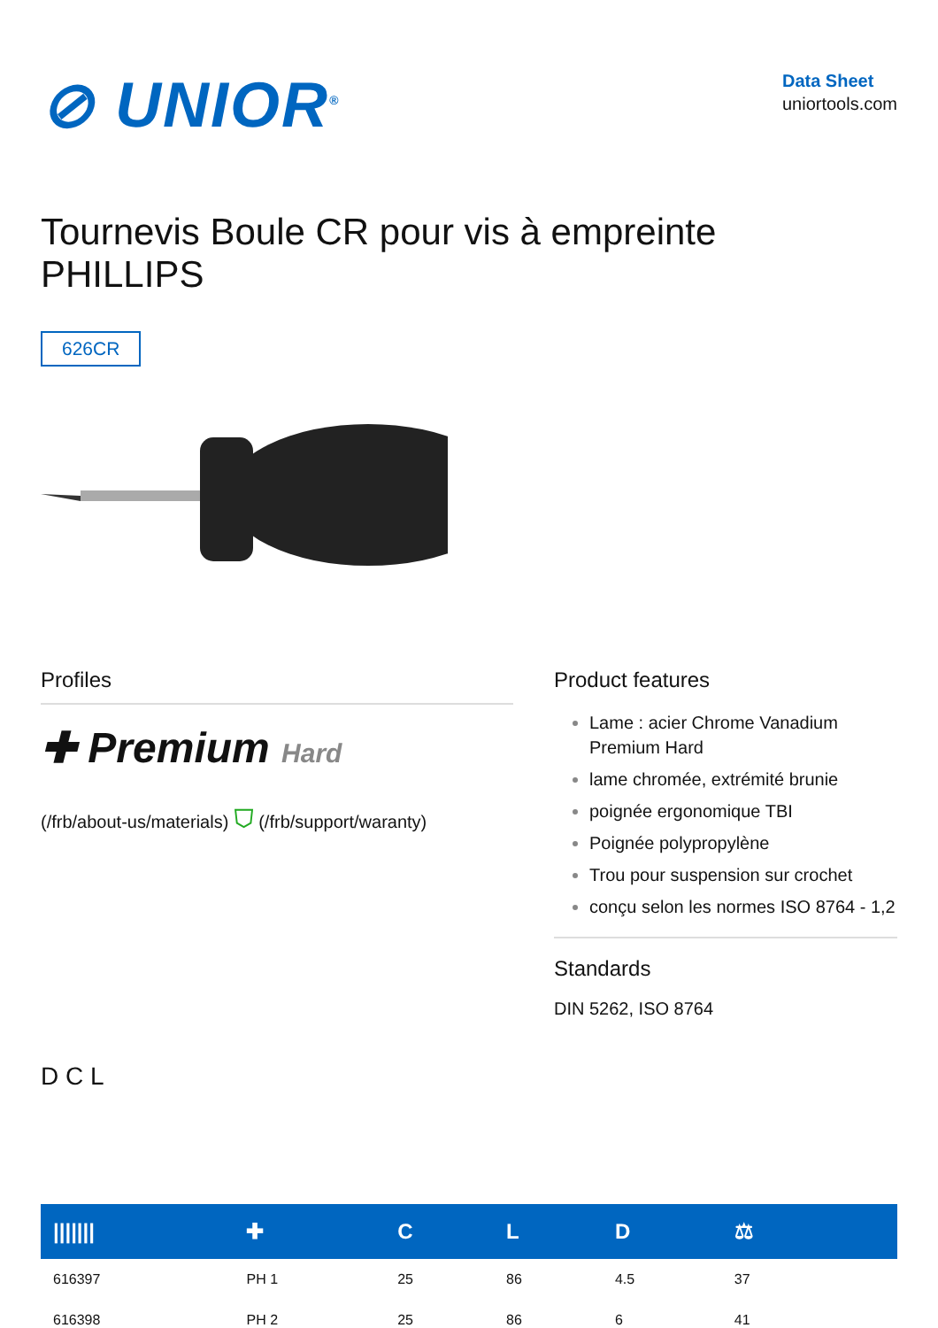⊘ UNIOR<sup>®</sup>
Data Sheet
uniortools.com
Tournevis Boule CR pour vis à empreinte
PHILLIPS
626CR
Profiles
✚ Premium Hard
(/frb/about-us/materials) ⛉ (/frb/support/waranty)
D C L
Product features
Lame : acier Chrome Vanadium Premium Hard
lame chromée, extrémité brunie
poignée ergonomique TBI
Poignée polypropylène
Trou pour suspension sur crochet
conçu selon les normes ISO 8764 - 1,2
Standards
DIN 5262, ISO 8764
| /////// | ✚ | C | L | D | ⚖ | |
| --- | --- | --- | --- | --- | --- | --- |
| 616397 | PH 1 | 25 | 86 | 4.5 | 37 | |
| 616398 | PH 2 | 25 | 86 | 6 | 41 | |